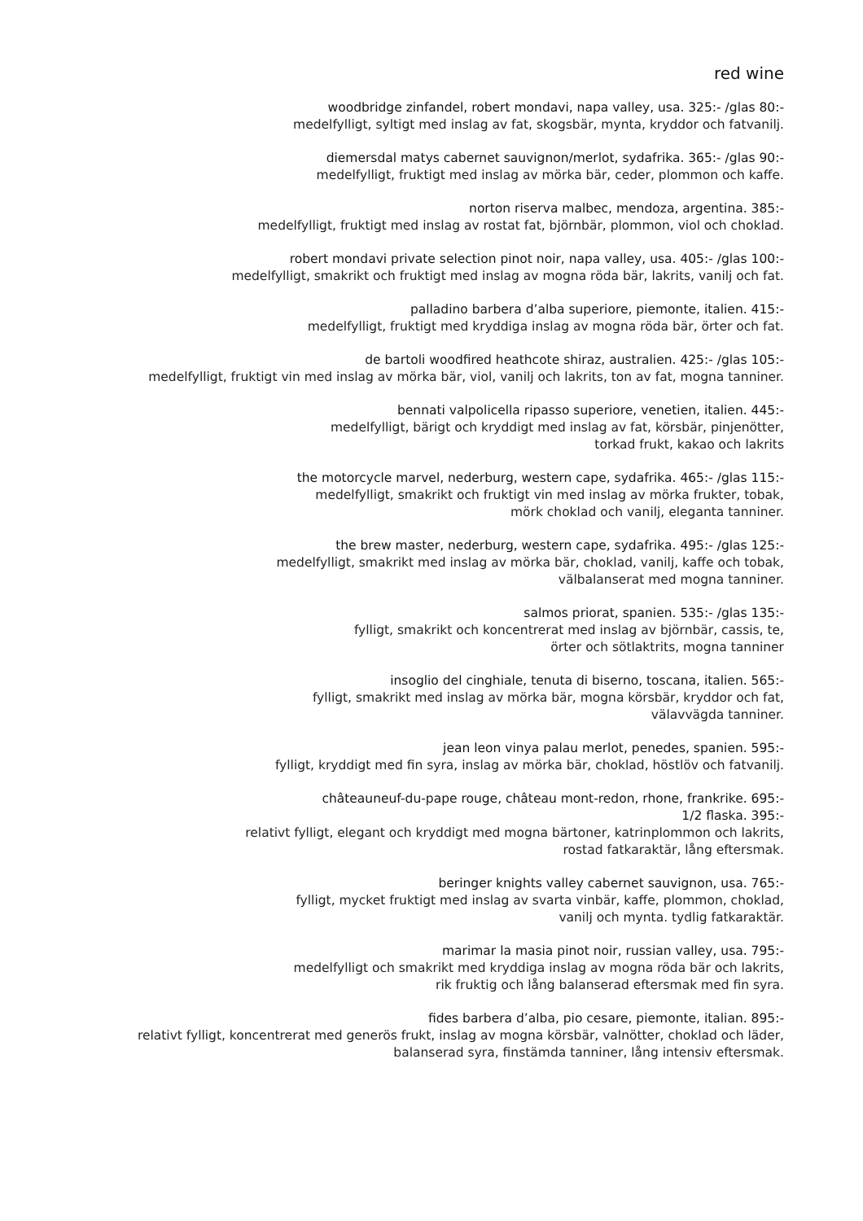red wine
woodbridge zinfandel, robert mondavi, napa valley, usa. 325:- /glas 80:-
medelfylligt, syltigt med inslag av fat, skogsbär, mynta, kryddor och fatvanilj.
diemersdal matys cabernet sauvignon/merlot, sydafrika. 365:- /glas 90:-
medelfylligt, fruktigt med inslag av mörka bär, ceder, plommon och kaffe.
norton riserva malbec, mendoza, argentina. 385:-
medelfylligt, fruktigt med inslag av rostat fat, björnbär, plommon, viol och choklad.
robert mondavi private selection pinot noir, napa valley, usa. 405:- /glas 100:-
medelfylligt, smakrikt och fruktigt med inslag av mogna röda bär, lakrits, vanilj och fat.
palladino barbera d’alba superiore, piemonte, italien. 415:-
medelfylligt, fruktigt med kryddiga inslag av mogna röda bär, örter och fat.
de bartoli woodfired heathcote shiraz, australien. 425:- /glas 105:-
medelfylligt, fruktigt vin med inslag av mörka bär, viol, vanilj och lakrits, ton av fat, mogna tanniner.
bennati valpolicella ripasso superiore, venetien, italien. 445:-
medelfylligt, bärigt och kryddigt med inslag av fat, körsbär, pinjenötter,
torkad frukt, kakao och lakrits
the motorcycle marvel, nederburg, western cape, sydafrika. 465:- /glas 115:-
medelfylligt, smakrikt och fruktigt vin med inslag av mörka frukter, tobak,
mörk choklad och vanilj, eleganta tanniner.
the brew master, nederburg, western cape, sydafrika. 495:- /glas 125:-
medelfylligt, smakrikt med inslag av mörka bär, choklad, vanilj, kaffe och tobak,
välbalanserat med mogna tanniner.
salmos priorat, spanien. 535:- /glas 135:-
fylligt, smakrikt och koncentrerat med inslag av björnbär, cassis, te,
örter och sötlaktrits, mogna tanniner
insoglio del cinghiale, tenuta di biserno, toscana, italien. 565:-
fylligt, smakrikt med inslag av mörka bär, mogna körsbär, kryddor och fat,
välavvägda tanniner.
jean leon vinya palau merlot, penedes, spanien. 595:-
fylligt, kryddigt med fin syra, inslag av mörka bär, choklad, höstlöv och fatvanilj.
châteauneuf-du-pape rouge, château mont-redon, rhone, frankrike. 695:-
1/2 flaska. 395:-
relativt fylligt, elegant och kryddigt med mogna bärtoner, katrinplommon och lakrits,
rostad fatkaraktär, lång eftersmak.
beringer knights valley cabernet sauvignon, usa. 765:-
fylligt, mycket fruktigt med inslag av svarta vinbär, kaffe, plommon, choklad,
vanilj och mynta. tydlig fatkaraktär.
marimar la masia pinot noir, russian valley, usa. 795:-
medelfylligt och smakrikt med kryddiga inslag av mogna röda bär och lakrits,
rik fruktig och lång balanserad eftersmak med fin syra.
fides barbera d’alba, pio cesare, piemonte, italian. 895:-
relativt fylligt, koncentrerat med generös frukt, inslag av mogna körsbär, valnötter, choklad och läder,
balanserad syra, finstämda tanniner, lång intensiv eftersmak.